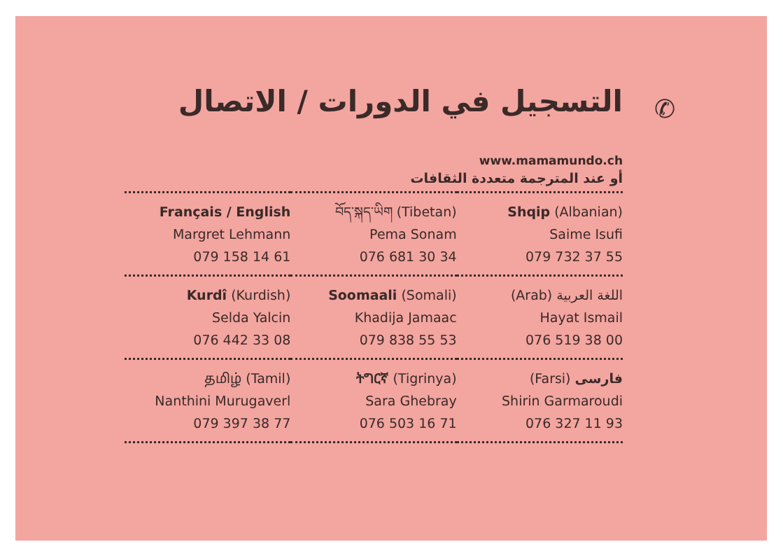التسجيل في الدورات / الاتصال
www.mamamundo.ch
أو عند المترجمة متعددة الثقافات
| Français / English Margret Lehmann 079 158 14 61 | བོད་སྐད་ཡིག (Tibetan) Pema Sonam 076 681 30 34 | Shqip (Albanian) Saime Isufi 079 732 37 55 |
| Kurdî (Kurdish) Selda Yalcin 076 442 33 08 | Soomaali (Somali) Khadija Jamaac 079 838 55 53 | (Arab) اللغة العربية Hayat Ismail 076 519 38 00 |
| தமிழ் (Tamil) Nanthini Murugaverl 079 397 38 77 | ትግርኛ (Tigrinya) Sara Ghebray 076 503 16 71 | (Farsi) فارسی Shirin Garmaroudi 076 327 11 93 |
✆